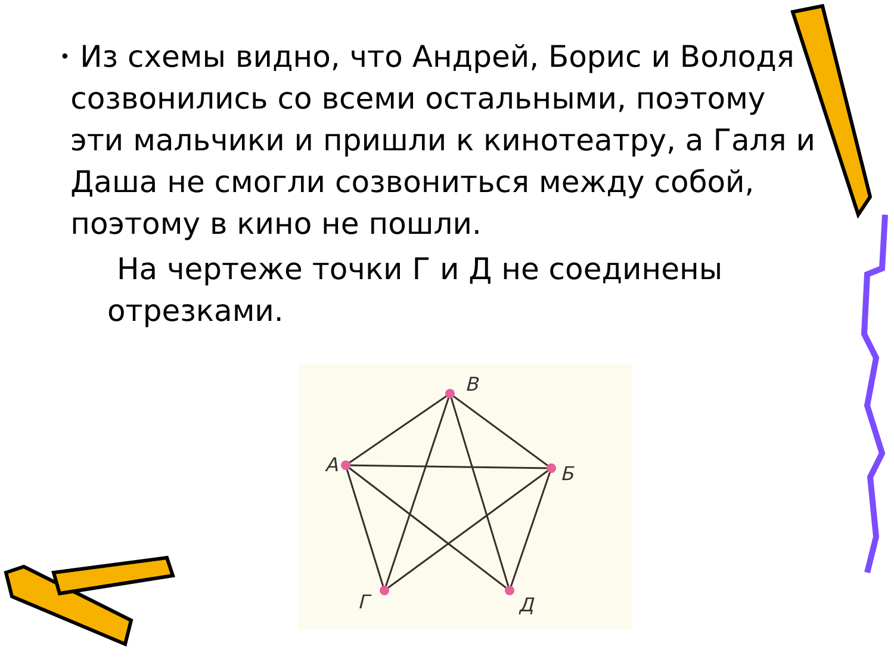•
Из схемы видно, что Андрей, Борис и Володя созвонились со всеми остальными, поэтому эти мальчики и пришли к кинотеатру, а Галя и Даша не смогли созвониться между собой, поэтому в кино не пошли.
На чертеже точки Г и Д не соединены отрезками.
В
А
Б
Г
Д